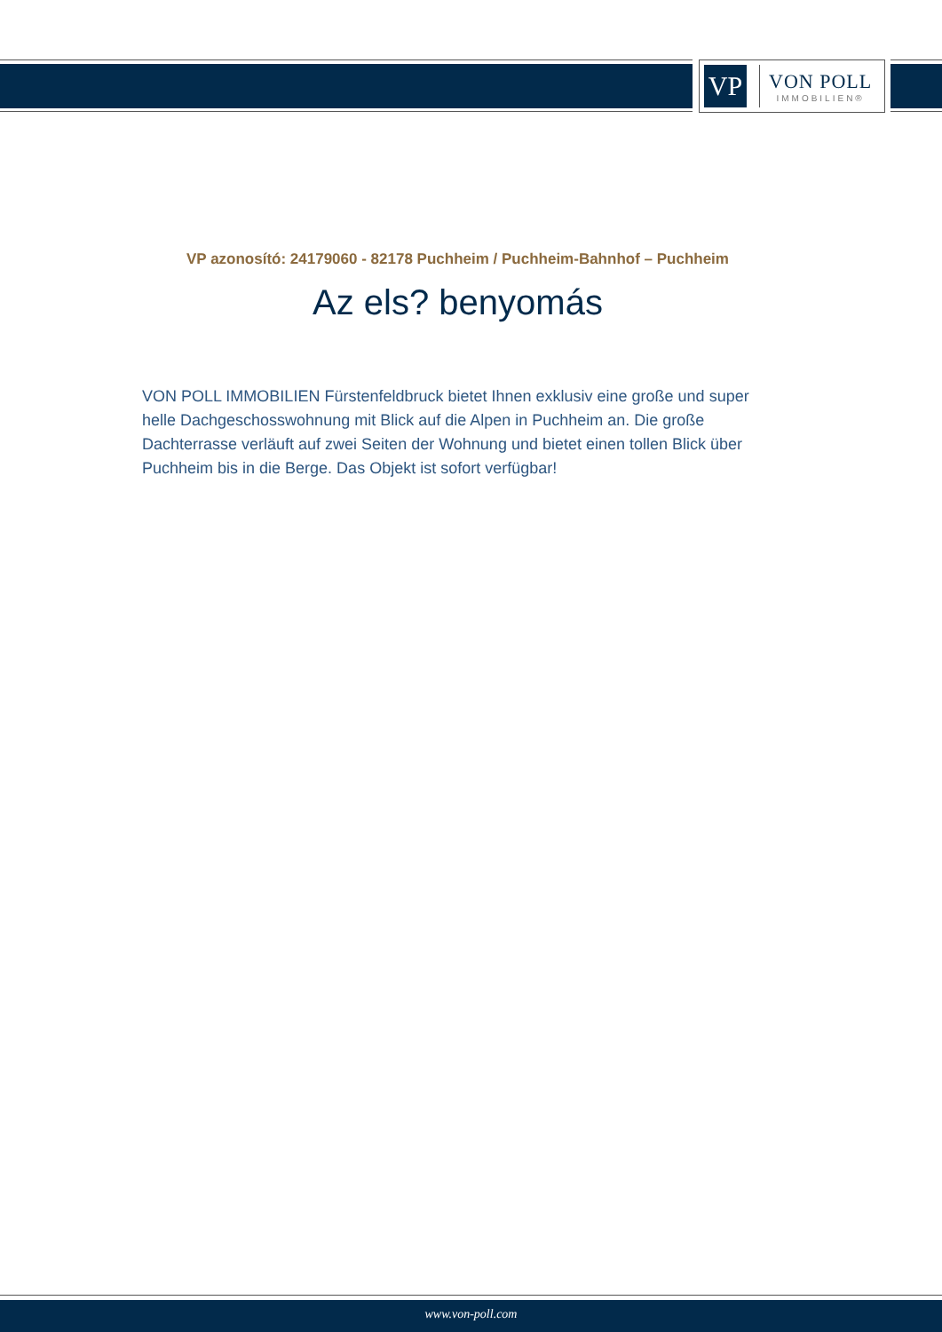VP
VON POLL
IMMOBILIEN®
VP azonosító: 24179060 - 82178 Puchheim / Puchheim-Bahnhof – Puchheim
Az els? benyomás
VON POLL IMMOBILIEN Fürstenfeldbruck bietet Ihnen exklusiv eine große und super helle Dachgeschosswohnung mit Blick auf die Alpen in Puchheim an. Die große Dachterrasse verläuft auf zwei Seiten der Wohnung und bietet einen tollen Blick über Puchheim bis in die Berge. Das Objekt ist sofort verfügbar!
www.von-poll.com